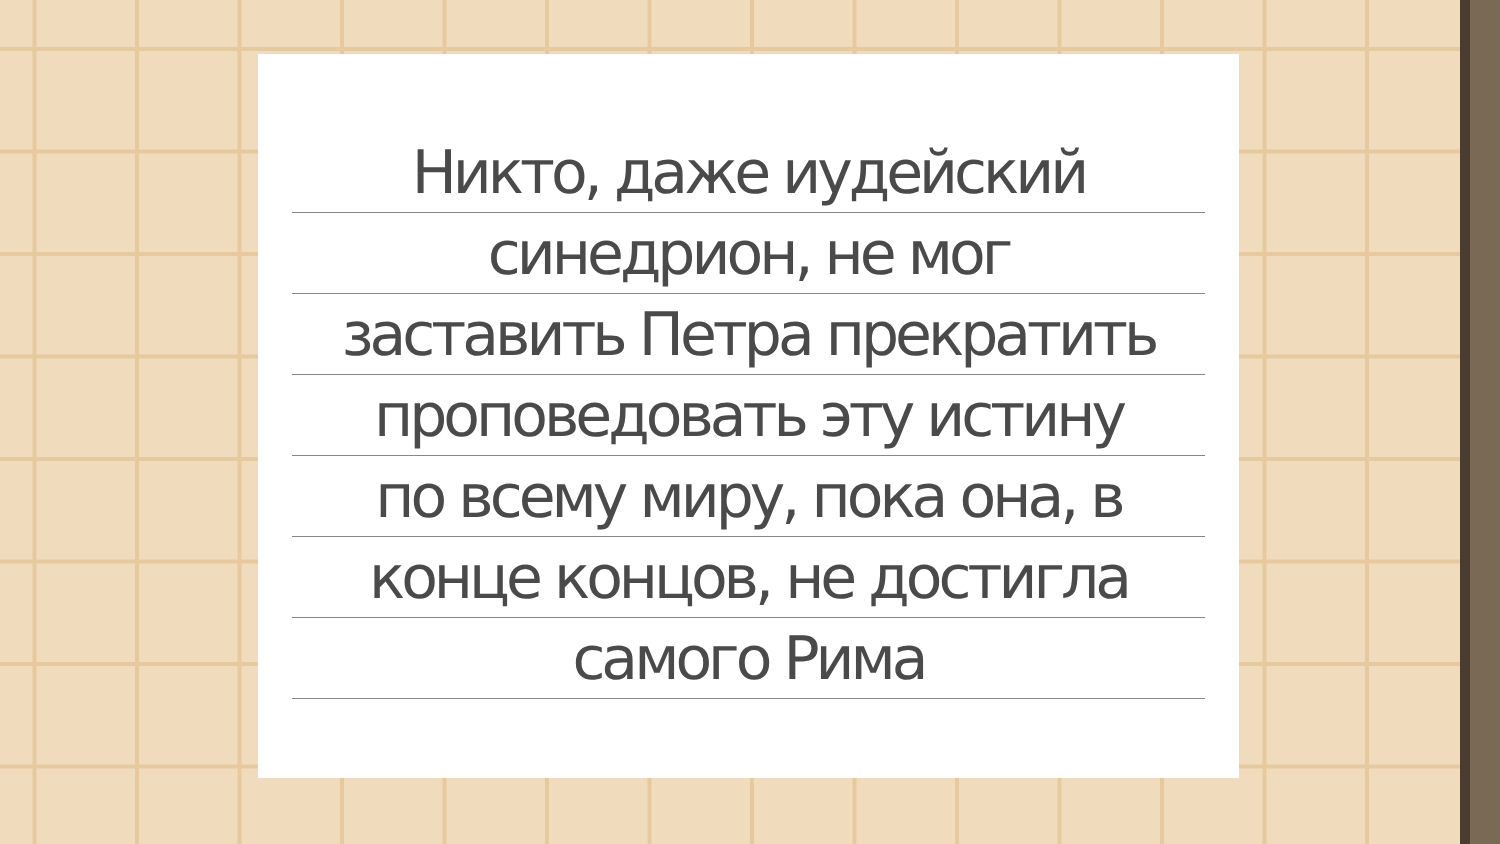Никто, даже иудейский
синедрион, не мог
заставить Петра прекратить
проповедовать эту истину
по всему миру, пока она, в
конце концов, не достигла
самого Рима